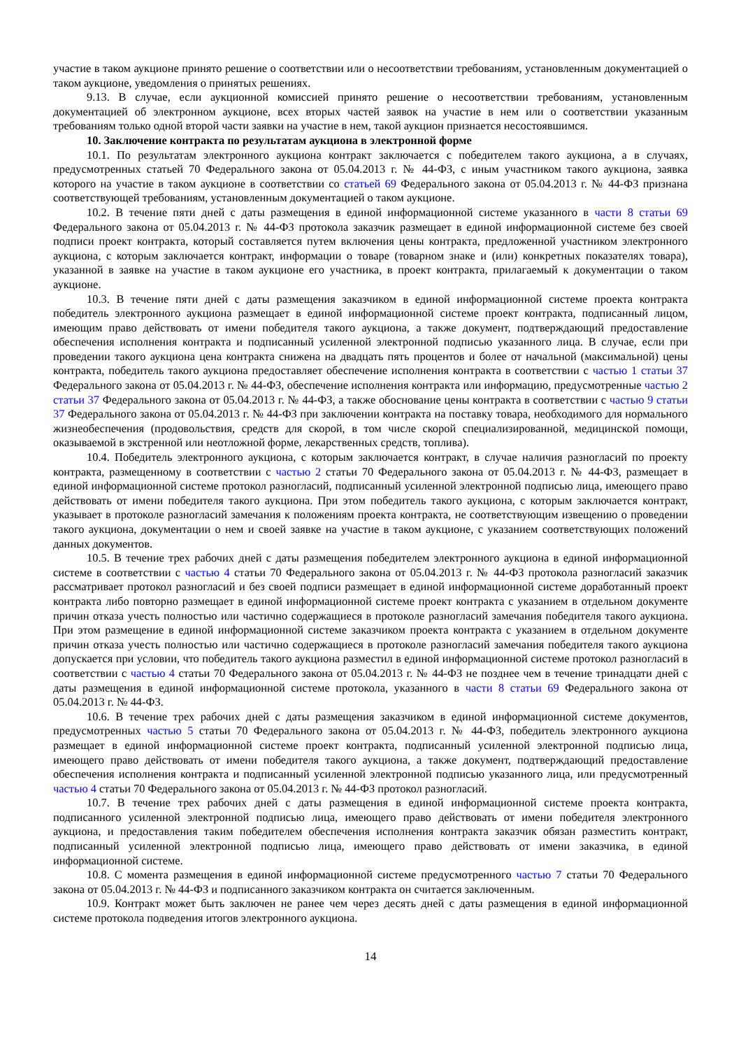участие в таком аукционе принято решение о соответствии или о несоответствии требованиям, установленным документацией о таком аукционе, уведомления о принятых решениях.
9.13. В случае, если аукционной комиссией принято решение о несоответствии требованиям, установленным документацией об электронном аукционе, всех вторых частей заявок на участие в нем или о соответствии указанным требованиям только одной второй части заявки на участие в нем, такой аукцион признается несостоявшимся.
10. Заключение контракта по результатам аукциона в электронной форме
10.1. По результатам электронного аукциона контракт заключается с победителем такого аукциона, а в случаях, предусмотренных статьей 70 Федерального закона от 05.04.2013 г. № 44-ФЗ, с иным участником такого аукциона, заявка которого на участие в таком аукционе в соответствии со статьей 69 Федерального закона от 05.04.2013 г. № 44-ФЗ признана соответствующей требованиям, установленным документацией о таком аукционе.
10.2. В течение пяти дней с даты размещения в единой информационной системе указанного в части 8 статьи 69 Федерального закона от 05.04.2013 г. № 44-ФЗ протокола заказчик размещает в единой информационной системе без своей подписи проект контракта, который составляется путем включения цены контракта, предложенной участником электронного аукциона, с которым заключается контракт, информации о товаре (товарном знаке и (или) конкретных показателях товара), указанной в заявке на участие в таком аукционе его участника, в проект контракта, прилагаемый к документации о таком аукционе.
10.3. В течение пяти дней с даты размещения заказчиком в единой информационной системе проекта контракта победитель электронного аукциона размещает в единой информационной системе проект контракта, подписанный лицом, имеющим право действовать от имени победителя такого аукциона, а также документ, подтверждающий предоставление обеспечения исполнения контракта и подписанный усиленной электронной подписью указанного лица. В случае, если при проведении такого аукциона цена контракта снижена на двадцать пять процентов и более от начальной (максимальной) цены контракта, победитель такого аукциона предоставляет обеспечение исполнения контракта в соответствии с частью 1 статьи 37 Федерального закона от 05.04.2013 г. № 44-ФЗ, обеспечение исполнения контракта или информацию, предусмотренные частью 2 статьи 37 Федерального закона от 05.04.2013 г. № 44-ФЗ, а также обоснование цены контракта в соответствии с частью 9 статьи 37 Федерального закона от 05.04.2013 г. № 44-ФЗ при заключении контракта на поставку товара, необходимого для нормального жизнеобеспечения (продовольствия, средств для скорой, в том числе скорой специализированной, медицинской помощи, оказываемой в экстренной или неотложной форме, лекарственных средств, топлива).
10.4. Победитель электронного аукциона, с которым заключается контракт, в случае наличия разногласий по проекту контракта, размещенному в соответствии с частью 2 статьи 70 Федерального закона от 05.04.2013 г. № 44-ФЗ, размещает в единой информационной системе протокол разногласий, подписанный усиленной электронной подписью лица, имеющего право действовать от имени победителя такого аукциона. При этом победитель такого аукциона, с которым заключается контракт, указывает в протоколе разногласий замечания к положениям проекта контракта, не соответствующим извещению о проведении такого аукциона, документации о нем и своей заявке на участие в таком аукционе, с указанием соответствующих положений данных документов.
10.5. В течение трех рабочих дней с даты размещения победителем электронного аукциона в единой информационной системе в соответствии с частью 4 статьи 70 Федерального закона от 05.04.2013 г. № 44-ФЗ протокола разногласий заказчик рассматривает протокол разногласий и без своей подписи размещает в единой информационной системе доработанный проект контракта либо повторно размещает в единой информационной системе проект контракта с указанием в отдельном документе причин отказа учесть полностью или частично содержащиеся в протоколе разногласий замечания победителя такого аукциона. При этом размещение в единой информационной системе заказчиком проекта контракта с указанием в отдельном документе причин отказа учесть полностью или частично содержащиеся в протоколе разногласий замечания победителя такого аукциона допускается при условии, что победитель такого аукциона разместил в единой информационной системе протокол разногласий в соответствии с частью 4 статьи 70 Федерального закона от 05.04.2013 г. № 44-ФЗ не позднее чем в течение тринадцати дней с даты размещения в единой информационной системе протокола, указанного в части 8 статьи 69 Федерального закона от 05.04.2013 г. № 44-ФЗ.
10.6. В течение трех рабочих дней с даты размещения заказчиком в единой информационной системе документов, предусмотренных частью 5 статьи 70 Федерального закона от 05.04.2013 г. № 44-ФЗ, победитель электронного аукциона размещает в единой информационной системе проект контракта, подписанный усиленной электронной подписью лица, имеющего право действовать от имени победителя такого аукциона, а также документ, подтверждающий предоставление обеспечения исполнения контракта и подписанный усиленной электронной подписью указанного лица, или предусмотренный частью 4 статьи 70 Федерального закона от 05.04.2013 г. № 44-ФЗ протокол разногласий.
10.7. В течение трех рабочих дней с даты размещения в единой информационной системе проекта контракта, подписанного усиленной электронной подписью лица, имеющего право действовать от имени победителя электронного аукциона, и предоставления таким победителем обеспечения исполнения контракта заказчик обязан разместить контракт, подписанный усиленной электронной подписью лица, имеющего право действовать от имени заказчика, в единой информационной системе.
10.8. С момента размещения в единой информационной системе предусмотренного частью 7 статьи 70 Федерального закона от 05.04.2013 г. № 44-ФЗ и подписанного заказчиком контракта он считается заключенным.
10.9. Контракт может быть заключен не ранее чем через десять дней с даты размещения в единой информационной системе протокола подведения итогов электронного аукциона.
14